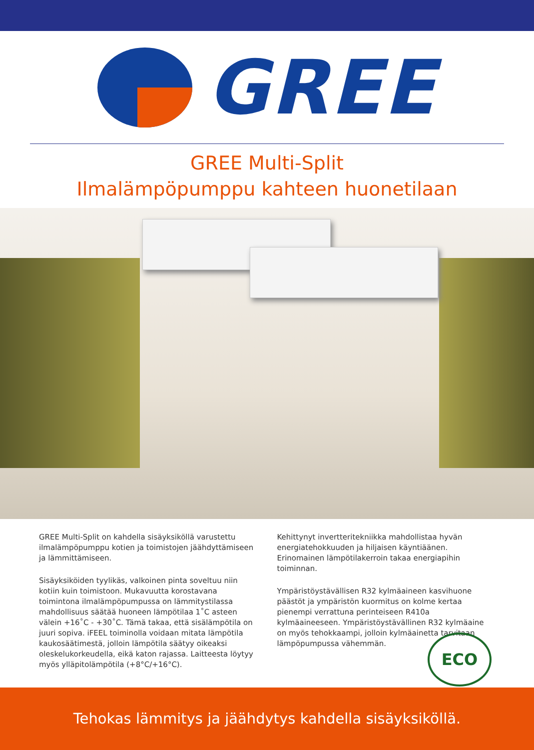GREE
GREE Multi-Split
Ilmalämpöpumppu kahteen huonetilaan
GREE Multi-Split on kahdella sisäyksiköllä varustettu ilmalämpöpumppu kotien ja toimistojen jäähdyttämiseen ja lämmittämiseen.
Sisäyksiköiden tyylikäs, valkoinen pinta soveltuu niin kotiin kuin toimistoon. Mukavuutta korostavana toimintona ilmalämpöpumpussa on lämmitystilassa mahdollisuus säätää huoneen lämpötilaa 1˚C asteen välein +16˚C - +30˚C. Tämä takaa, että sisälämpötila on juuri sopiva. iFEEL toiminolla voidaan mitata lämpötila kaukosäätimestä, jolloin lämpötila säätyy oikeaksi oleskelukorkeudella, eikä katon rajassa. Laitteesta löytyy myös ylläpitolämpötila (+8°C/+16°C).
Kehittynyt invertteritekniikka mahdollistaa hyvän energiatehokkuuden ja hiljaisen käyntiäänen. Erinomainen lämpötilakerroin takaa energiapihin toiminnan.
Ympäristöystävällisen R32 kylmäaineen kasvihuone päästöt ja ympäristön kuormitus on kolme kertaa pienempi verrattuna perinteiseen R410a kylmäaineeseen. Ympäristöystävällinen R32 kylmäaine on myös tehokkaampi, jolloin kylmäainetta tarvitaan lämpöpumpussa vähemmän.
ECO
Tehokas lämmitys ja jäähdytys kahdella sisäyksiköllä.